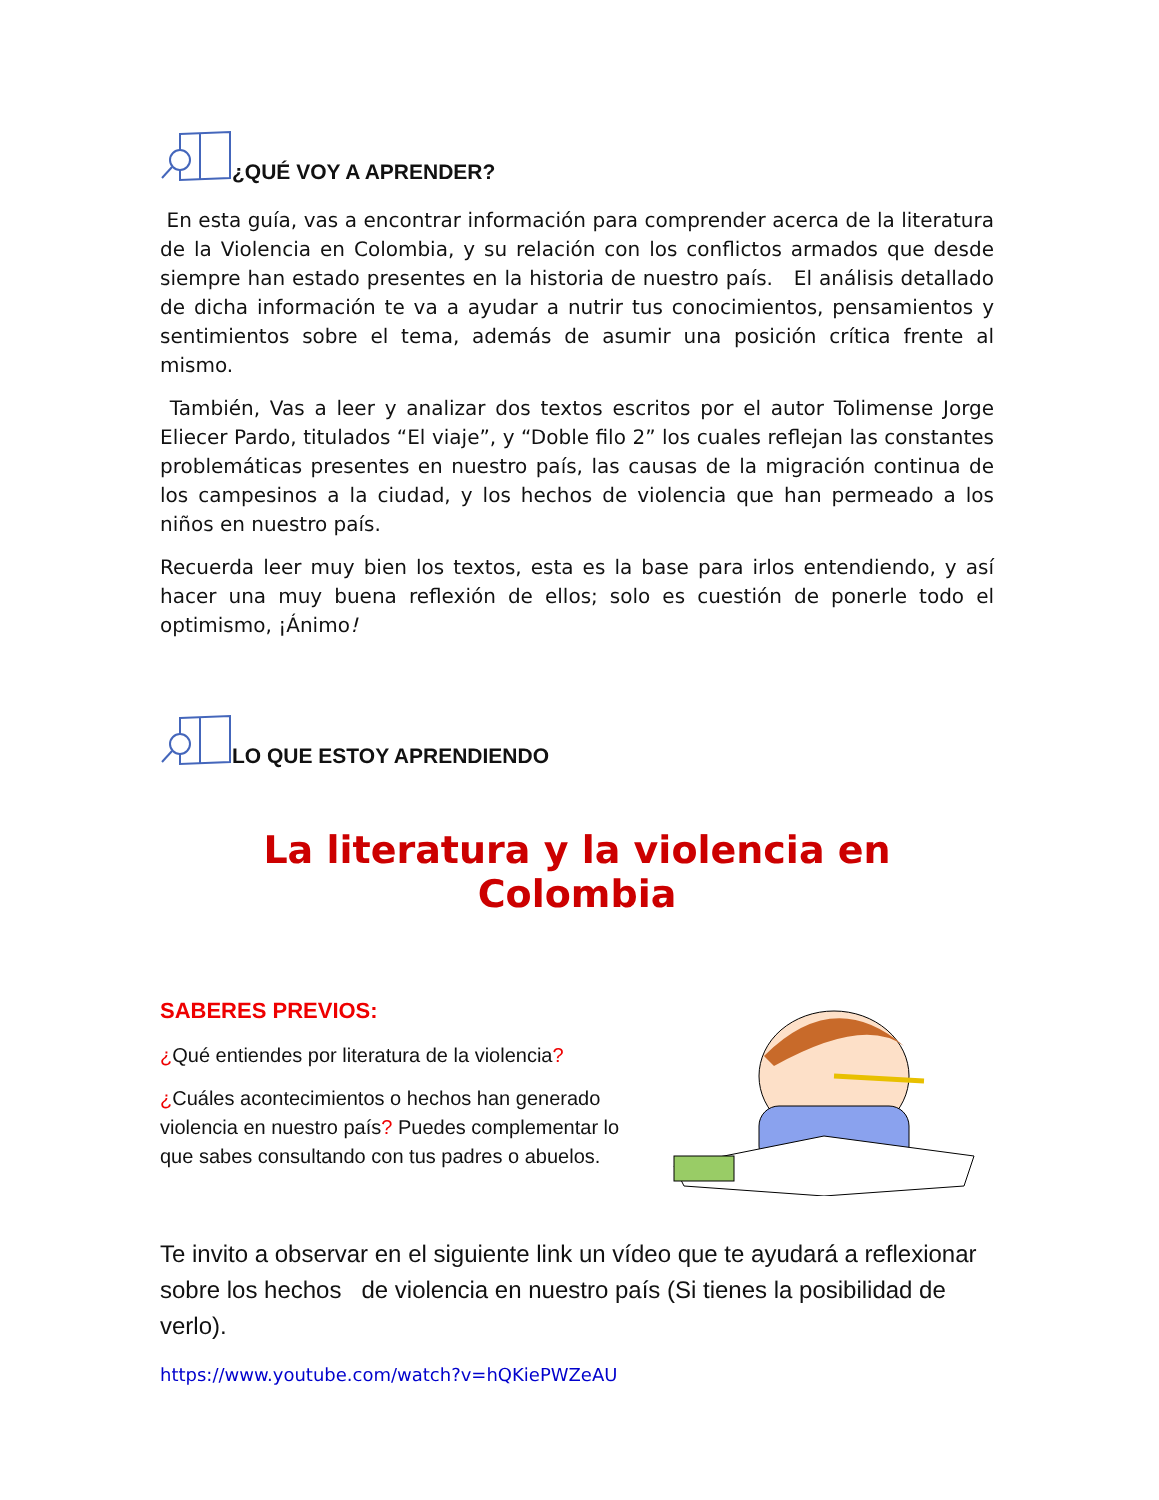¿QUÉ VOY A APRENDER?
En esta guía, vas a encontrar información para comprender acerca de la literatura de la Violencia en Colombia, y su relación con los conflictos armados que desde siempre han estado presentes en la historia de nuestro país. El análisis detallado de dicha información te va a ayudar a nutrir tus conocimientos, pensamientos y sentimientos sobre el tema, además de asumir una posición crítica frente al mismo.
También, Vas a leer y analizar dos textos escritos por el autor Tolimense Jorge Eliecer Pardo, titulados “El viaje”, y “Doble filo 2” los cuales reflejan las constantes problemáticas presentes en nuestro país, las causas de la migración continua de los campesinos a la ciudad, y los hechos de violencia que han permeado a los niños en nuestro país.
Recuerda leer muy bien los textos, esta es la base para irlos entendiendo, y así hacer una muy buena reflexión de ellos; solo es cuestión de ponerle todo el optimismo, ¡Ánimo!
LO QUE ESTOY APRENDIENDO
La literatura y la violencia en Colombia
SABERES PREVIOS:
¿Qué entiendes por literatura de la violencia?
¿Cuáles acontecimientos o hechos han generado violencia en nuestro país? Puedes complementar lo que sabes consultando con tus padres o abuelos.
Te invito a observar en el siguiente link un vídeo que te ayudará a reflexionar sobre los hechos de violencia en nuestro país (Si tienes la posibilidad de verlo).
https://www.youtube.com/watch?v=hQKiePWZeAU